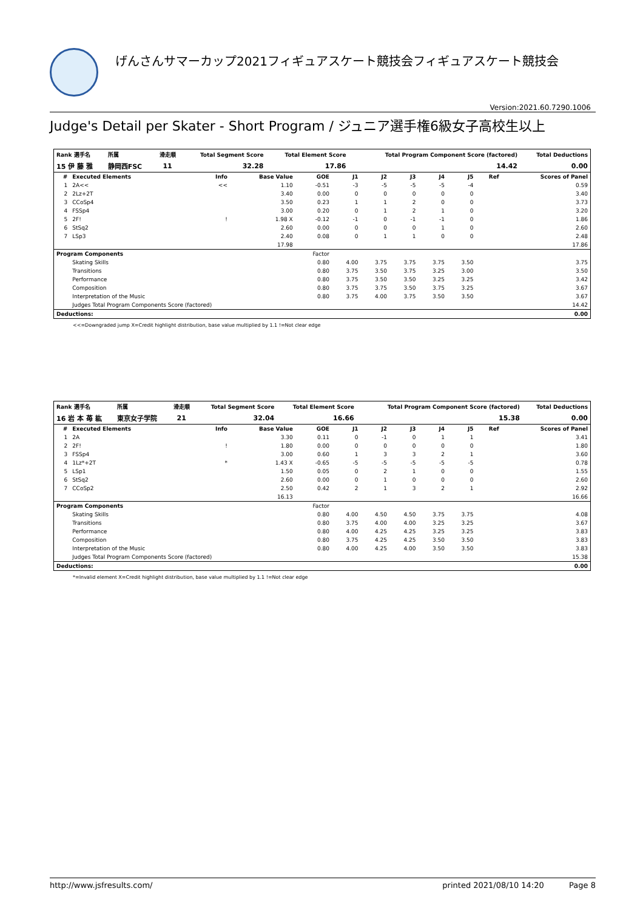げんさんサマーカップ2021フィギュアスケート競技会フィギュアスケート競技会
Version:2021.60.7290.1006
Judge's Detail per Skater - Short Program / ジュニア選手権6級女子高校生以上
| Rank 選手名 | 所属 | 滑走順 | Total Segment Score | Total Element Score | Total Program Component Score (factored) | Total Deductions |
| --- | --- | --- | --- | --- | --- | --- |
| 15 伊 藤 雅 | 静岡西FSC | 11 | 32.28 | 17.86 | 14.42 | 0.00 |
| # | Executed Elements | Info | Base Value | GOE | J1 | J2 | J3 | J4 | J5 | Ref | Scores of Panel |
| --- | --- | --- | --- | --- | --- | --- | --- | --- | --- | --- | --- |
| 1 | 2A<< | << | 1.10 | -0.51 | -3 | -5 | -5 | -5 | -4 | | 0.59 |
| 2 | 2Lz+2T | | 3.40 | 0.00 | 0 | 0 | 0 | 0 | 0 | | 3.40 |
| 3 | CCoSp4 | | 3.50 | 0.23 | 1 | 1 | 2 | 0 | 0 | | 3.73 |
| 4 | FSSp4 | | 3.00 | 0.20 | 0 | 1 | 2 | 1 | 0 | | 3.20 |
| 5 | 2F! | ! | 1.98 X | -0.12 | -1 | 0 | -1 | -1 | 0 | | 1.86 |
| 6 | StSq2 | | 2.60 | 0.00 | 0 | 0 | 0 | 1 | 0 | | 2.60 |
| 7 | LSp3 | | 2.40 | 0.08 | 0 | 1 | 1 | 0 | 0 | | 2.48 |
| | | | 17.98 | | | | | | | | 17.86 |
| Program Components | | | | Factor | | | | | | | |
| | Skating Skills | | | 0.80 | 4.00 | 3.75 | 3.75 | 3.75 | 3.50 | | 3.75 |
| | Transitions | | | 0.80 | 3.75 | 3.50 | 3.75 | 3.25 | 3.00 | | 3.50 |
| | Performance | | | 0.80 | 3.75 | 3.50 | 3.50 | 3.25 | 3.25 | | 3.42 |
| | Composition | | | 0.80 | 3.75 | 3.75 | 3.50 | 3.75 | 3.25 | | 3.67 |
| | Interpretation of the Music | | | 0.80 | 3.75 | 4.00 | 3.75 | 3.50 | 3.50 | | 3.67 |
| | Judges Total Program Components Score (factored) | | | | | | | | | | 14.42 |
| Deductions: | | | | | | | | | | | 0.00 |
<<=Downgraded jump X=Credit highlight distribution, base value multiplied by 1.1 !=Not clear edge
| Rank 選手名 | 所属 | 滑走順 | Total Segment Score | Total Element Score | Total Program Component Score (factored) | Total Deductions |
| --- | --- | --- | --- | --- | --- | --- |
| 16 岩 本 苺 紘 | 東京女子学院 | 21 | 32.04 | 16.66 | 15.38 | 0.00 |
| # | Executed Elements | Info | Base Value | GOE | J1 | J2 | J3 | J4 | J5 | Ref | Scores of Panel |
| --- | --- | --- | --- | --- | --- | --- | --- | --- | --- | --- | --- |
| 1 | 2A | | 3.30 | 0.11 | 0 | -1 | 0 | 1 | 1 | | 3.41 |
| 2 | 2F! | ! | 1.80 | 0.00 | 0 | 0 | 0 | 0 | 0 | | 1.80 |
| 3 | FSSp4 | | 3.00 | 0.60 | 1 | 3 | 3 | 2 | 1 | | 3.60 |
| 4 | 1Lz*+2T | * | 1.43 X | -0.65 | -5 | -5 | -5 | -5 | -5 | | 0.78 |
| 5 | LSp1 | | 1.50 | 0.05 | 0 | 2 | 1 | 0 | 0 | | 1.55 |
| 6 | StSq2 | | 2.60 | 0.00 | 0 | 1 | 0 | 0 | 0 | | 2.60 |
| 7 | CCoSp2 | | 2.50 | 0.42 | 2 | 1 | 3 | 2 | 1 | | 2.92 |
| | | | 16.13 | | | | | | | | 16.66 |
| Program Components | | | | Factor | | | | | | | |
| | Skating Skills | | | 0.80 | 4.00 | 4.50 | 4.50 | 3.75 | 3.75 | | 4.08 |
| | Transitions | | | 0.80 | 3.75 | 4.00 | 4.00 | 3.25 | 3.25 | | 3.67 |
| | Performance | | | 0.80 | 4.00 | 4.25 | 4.25 | 3.25 | 3.25 | | 3.83 |
| | Composition | | | 0.80 | 3.75 | 4.25 | 4.25 | 3.50 | 3.50 | | 3.83 |
| | Interpretation of the Music | | | 0.80 | 4.00 | 4.25 | 4.00 | 3.50 | 3.50 | | 3.83 |
| | Judges Total Program Components Score (factored) | | | | | | | | | | 15.38 |
| Deductions: | | | | | | | | | | | 0.00 |
*=Invalid element X=Credit highlight distribution, base value multiplied by 1.1 !=Not clear edge
http://www.jsfresults.com/ printed 2021/08/10 14:20 Page 8